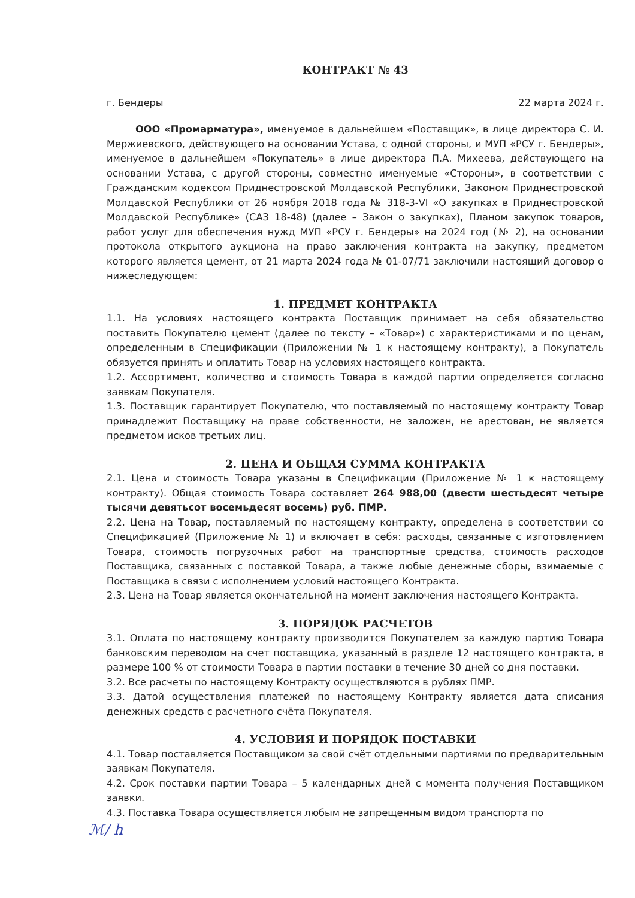КОНТРАКТ № 43
г. Бендеры 22 марта 2024 г.
ООО «Промарматура», именуемое в дальнейшем «Поставщик», в лице директора С. И. Мержиевского, действующего на основании Устава, с одной стороны, и МУП «РСУ г. Бендеры», именуемое в дальнейшем «Покупатель» в лице директора П.А. Михеева, действующего на основании Устава, с другой стороны, совместно именуемые «Стороны», в соответствии с Гражданским кодексом Приднестровской Молдавской Республики, Законом Приднестровской Молдавской Республики от 26 ноября 2018 года № 318-3-VI «О закупках в Приднестровской Молдавской Республике» (САЗ 18-48) (далее – Закон о закупках), Планом закупок товаров, работ услуг для обеспечения нужд МУП «РСУ г. Бендеры» на 2024 год (№ 2), на основании протокола открытого аукциона на право заключения контракта на закупку, предметом которого является цемент, от 21 марта 2024 года № 01-07/71 заключили настоящий договор о нижеследующем:
1. ПРЕДМЕТ КОНТРАКТА
1.1. На условиях настоящего контракта Поставщик принимает на себя обязательство поставить Покупателю цемент (далее по тексту – «Товар») с характеристиками и по ценам, определенным в Спецификации (Приложении № 1 к настоящему контракту), а Покупатель обязуется принять и оплатить Товар на условиях настоящего контракта.
1.2. Ассортимент, количество и стоимость Товара в каждой партии определяется согласно заявкам Покупателя.
1.3. Поставщик гарантирует Покупателю, что поставляемый по настоящему контракту Товар принадлежит Поставщику на праве собственности, не заложен, не арестован, не является предметом исков третьих лиц.
2. ЦЕНА И ОБЩАЯ СУММА КОНТРАКТА
2.1. Цена и стоимость Товара указаны в Спецификации (Приложение № 1 к настоящему контракту). Общая стоимость Товара составляет 264 988,00 (двести шестьдесят четыре тысячи девятьсот восемьдесят восемь) руб. ПМР.
2.2. Цена на Товар, поставляемый по настоящему контракту, определена в соответствии со Спецификацией (Приложение № 1) и включает в себя: расходы, связанные с изготовлением Товара, стоимость погрузочных работ на транспортные средства, стоимость расходов Поставщика, связанных с поставкой Товара, а также любые денежные сборы, взимаемые с Поставщика в связи с исполнением условий настоящего Контракта.
2.3. Цена на Товар является окончательной на момент заключения настоящего Контракта.
3. ПОРЯДОК РАСЧЕТОВ
3.1. Оплата по настоящему контракту производится Покупателем за каждую партию Товара банковским переводом на счет поставщика, указанный в разделе 12 настоящего контракта, в размере 100 % от стоимости Товара в партии поставки в течение 30 дней со дня поставки.
3.2. Все расчеты по настоящему Контракту осуществляются в рублях ПМР.
3.3. Датой осуществления платежей по настоящему Контракту является дата списания денежных средств с расчетного счёта Покупателя.
4. УСЛОВИЯ И ПОРЯДОК ПОСТАВКИ
4.1. Товар поставляется Поставщиком за свой счёт отдельными партиями по предварительным заявкам Покупателя.
4.2. Срок поставки партии Товара – 5 календарных дней с момента получения Поставщиком заявки.
4.3. Поставка Товара осуществляется любым не запрещенным видом транспорта по
ℳ/ h